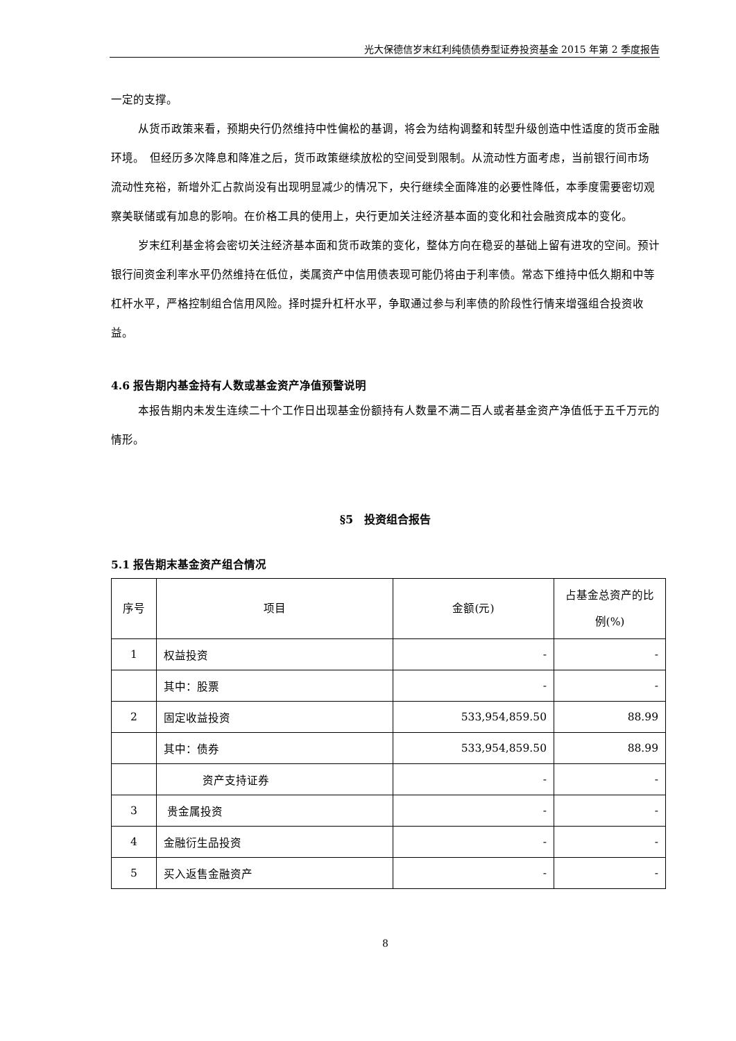光大保德信岁末红利纯债债券型证券投资基金 2015 年第 2 季度报告
一定的支撑。
从货币政策来看，预期央行仍然维持中性偏松的基调，将会为结构调整和转型升级创造中性适度的货币金融环境。　但经历多次降息和降准之后，货币政策继续放松的空间受到限制。从流动性方面考虑，当前银行间市场流动性充裕，新增外汇占款尚没有出现明显减少的情况下，央行继续全面降准的必要性降低，本季度需要密切观察美联储或有加息的影响。在价格工具的使用上，央行更加关注经济基本面的变化和社会融资成本的变化。
岁末红利基金将会密切关注经济基本面和货币政策的变化，整体方向在稳妥的基础上留有进攻的空间。预计银行间资金利率水平仍然维持在低位，类属资产中信用债表现可能仍将由于利率债。常态下维持中低久期和中等杠杆水平，严格控制组合信用风险。择时提升杠杆水平，争取通过参与利率债的阶段性行情来增强组合投资收益。
4.6 报告期内基金持有人数或基金资产净值预警说明
本报告期内未发生连续二十个工作日出现基金份额持有人数量不满二百人或者基金资产净值低于五千万元的情形。
§5　投资组合报告
5.1 报告期末基金资产组合情况
| 序号 | 项目 | 金额(元) | 占基金总资产的比例(%) |
| --- | --- | --- | --- |
| 1 | 权益投资 | - | - |
| | 其中：股票 | - | - |
| 2 | 固定收益投资 | 533,954,859.50 | 88.99 |
| | 其中：债券 | 533,954,859.50 | 88.99 |
| | 资产支持证券 | - | - |
| 3 | 贵金属投资 | - | - |
| 4 | 金融衍生品投资 | - | - |
| 5 | 买入返售金融资产 | - | - |
8